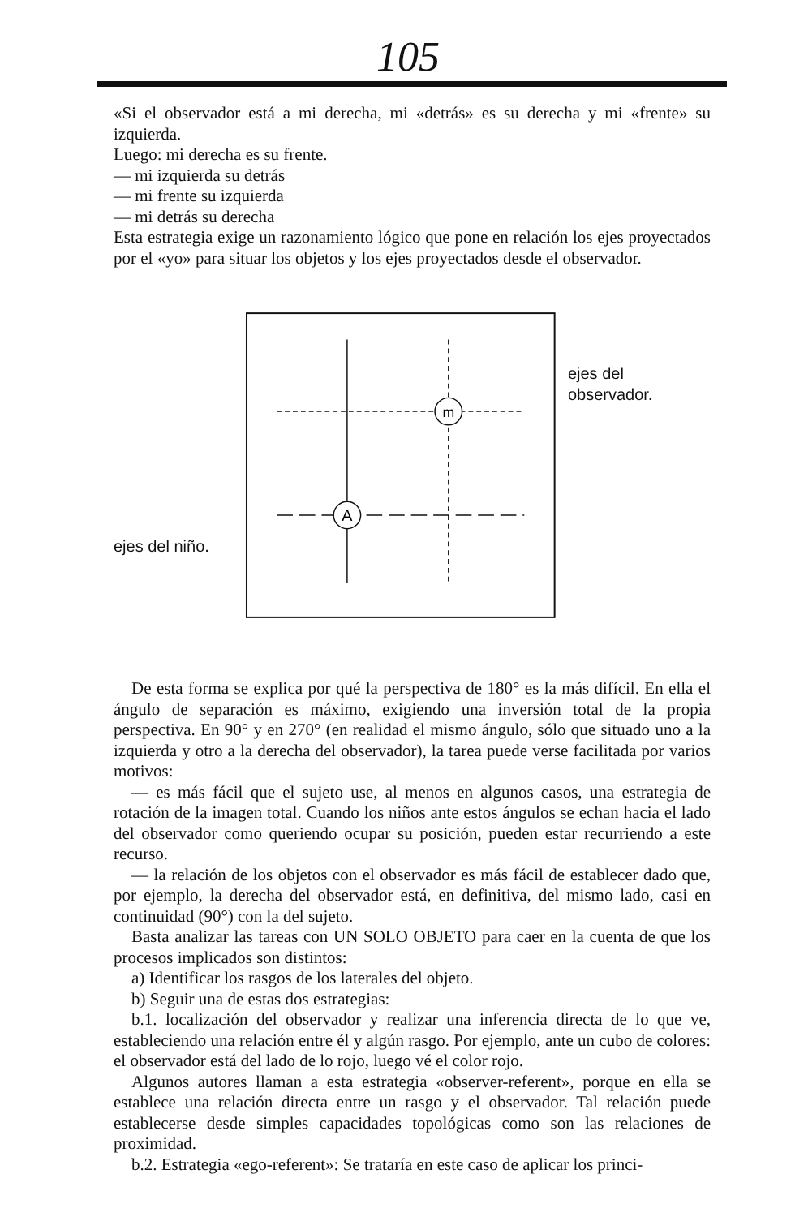105
«Si el observador está a mi derecha, mi «detrás» es su derecha y mi «frente» su izquierda.
Luego: mi derecha es su frente.
— mi izquierda su detrás
— mi frente su izquierda
— mi detrás su derecha
Esta estrategia exige un razonamiento lógico que pone en relación los ejes proyectados por el «yo» para situar los objetos y los ejes proyectados desde el observador.
ejes del niño.
m
A
ejes del observador.
De esta forma se explica por qué la perspectiva de 180° es la más difícil. En ella el ángulo de separación es máximo, exigiendo una inversión total de la propia perspectiva. En 90° y en 270° (en realidad el mismo ángulo, sólo que situado uno a la izquierda y otro a la derecha del observador), la tarea puede verse facilitada por varios motivos:
— es más fácil que el sujeto use, al menos en algunos casos, una estrategia de rotación de la imagen total. Cuando los niños ante estos ángulos se echan hacia el lado del observador como queriendo ocupar su posición, pueden estar recurriendo a este recurso.
— la relación de los objetos con el observador es más fácil de establecer dado que, por ejemplo, la derecha del observador está, en definitiva, del mismo lado, casi en continuidad (90°) con la del sujeto.
Basta analizar las tareas con UN SOLO OBJETO para caer en la cuenta de que los procesos implicados son distintos:
a) Identificar los rasgos de los laterales del objeto.
b) Seguir una de estas dos estrategias:
b.1. localización del observador y realizar una inferencia directa de lo que ve, estableciendo una relación entre él y algún rasgo. Por ejemplo, ante un cubo de colores: el observador está del lado de lo rojo, luego vé el color rojo.
Algunos autores llaman a esta estrategia «observer-referent», porque en ella se establece una relación directa entre un rasgo y el observador. Tal relación puede establecerse desde simples capacidades topológicas como son las relaciones de proximidad.
b.2. Estrategia «ego-referent»: Se trataría en este caso de aplicar los princi-